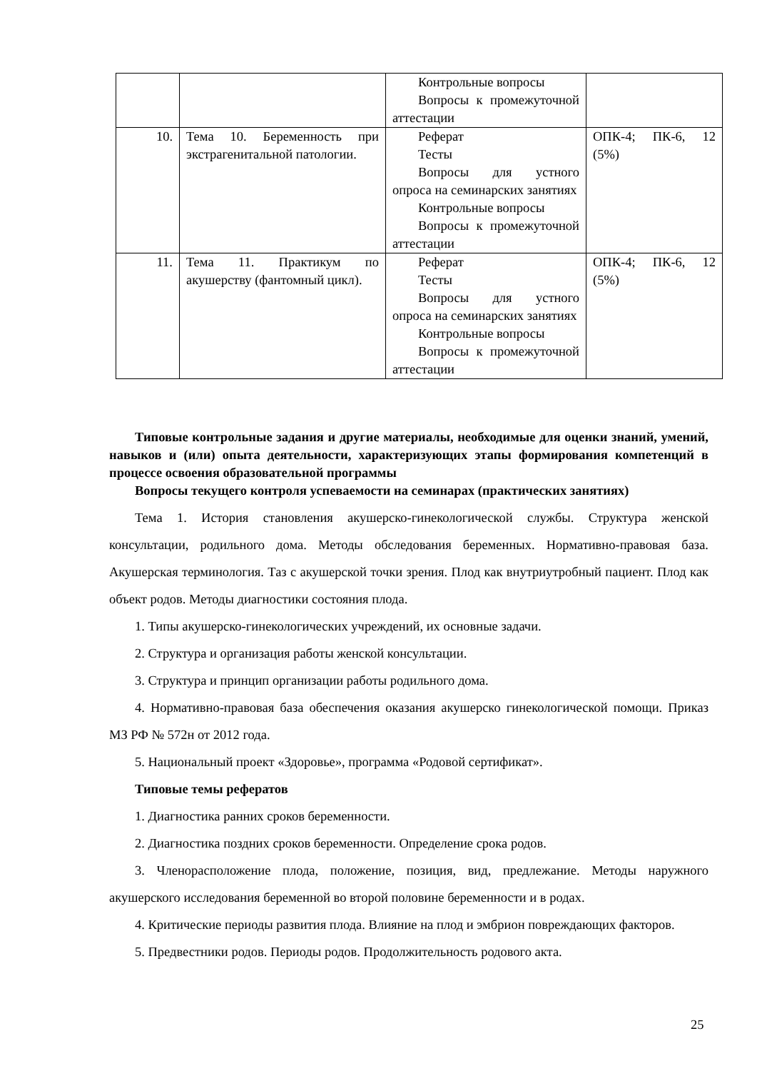| | | Контрольные вопросы Вопросы к промежуточной аттестации | |
| 10. | Тема 10. Беременность при экстрагенитальной патологии. | Реферат Тесты Вопросы для устного опроса на семинарских занятиях Контрольные вопросы Вопросы к промежуточной аттестации | ОПК-4; ПК-6, 12 (5%) |
| 11. | Тема 11. Практикум по акушерству (фантомный цикл). | Реферат Тесты Вопросы для устного опроса на семинарских занятиях Контрольные вопросы Вопросы к промежуточной аттестации | ОПК-4; ПК-6, 12 (5%) |
Типовые контрольные задания и другие материалы, необходимые для оценки знаний, умений, навыков и (или) опыта деятельности, характеризующих этапы формирования компетенций в процессе освоения образовательной программы
Вопросы текущего контроля успеваемости на семинарах (практических занятиях)
Тема 1. История становления акушерско-гинекологической службы. Структура женской консультации, родильного дома. Методы обследования беременных. Нормативно-правовая база. Акушерская терминология. Таз с акушерской точки зрения. Плод как внутриутробный пациент. Плод как объект родов. Методы диагностики состояния плода.
1. Типы акушерско-гинекологических учреждений, их основные задачи.
2. Структура и организация работы женской консультации.
3. Структура и принцип организации работы родильного дома.
4. Нормативно-правовая база обеспечения оказания акушерско гинекологической помощи. Приказ МЗ РФ № 572н от 2012 года.
5. Национальный проект «Здоровье», программа «Родовой сертификат».
Типовые темы рефератов
1. Диагностика ранних сроков беременности.
2. Диагностика поздних сроков беременности. Определение срока родов.
3. Членорасположение плода, положение, позиция, вид, предлежание. Методы наружного акушерского исследования беременной во второй половине беременности и в родах.
4. Критические периоды развития плода. Влияние на плод и эмбрион повреждающих факторов.
5. Предвестники родов. Периоды родов. Продолжительность родового акта.
25